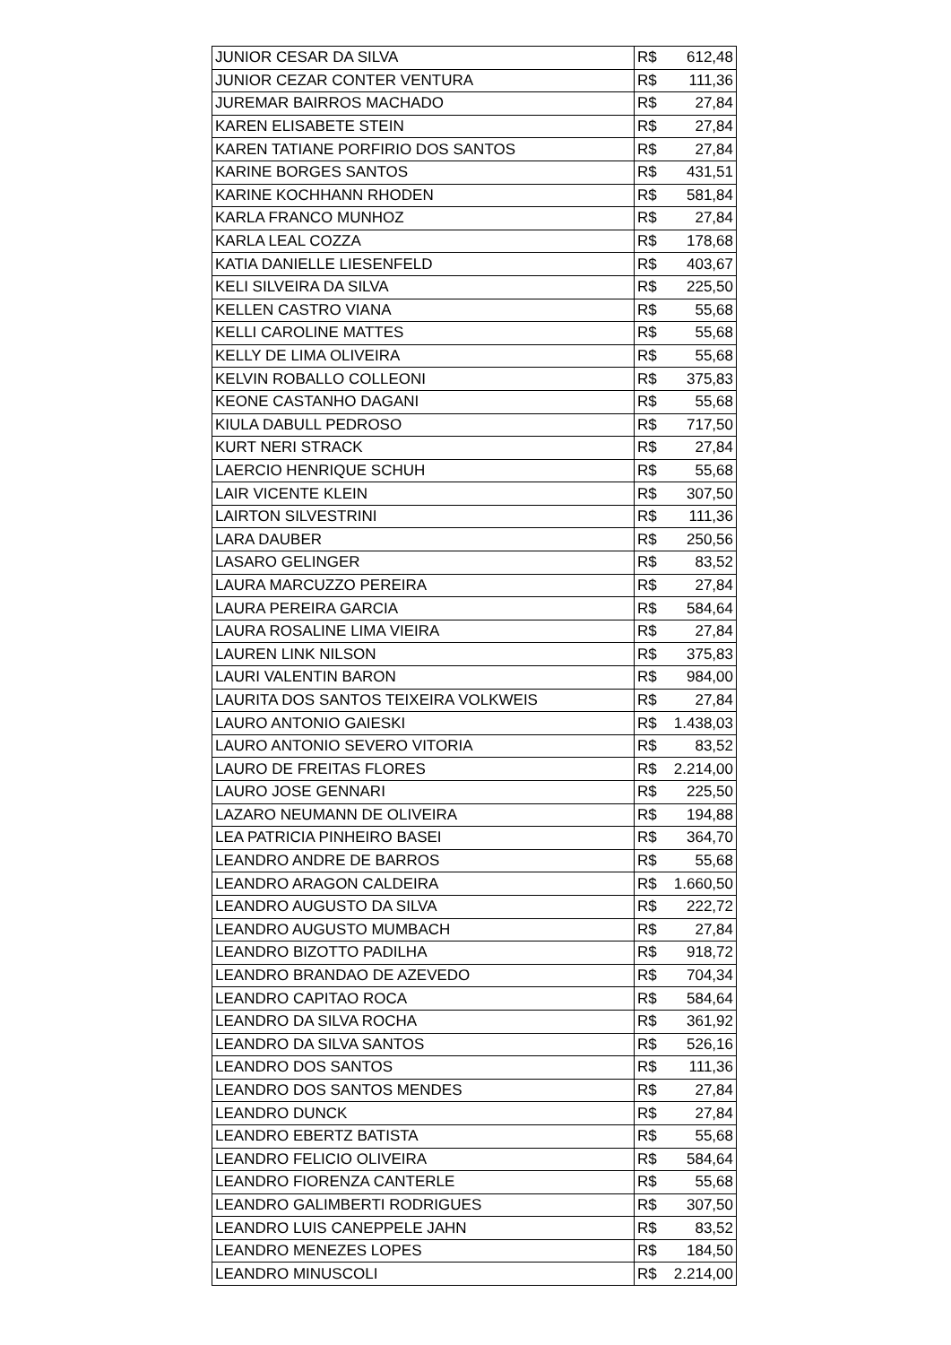| JUNIOR CESAR DA SILVA | R$ 612,48 |
| JUNIOR CEZAR CONTER VENTURA | R$ 111,36 |
| JUREMAR BAIRROS MACHADO | R$ 27,84 |
| KAREN ELISABETE STEIN | R$ 27,84 |
| KAREN TATIANE PORFIRIO DOS SANTOS | R$ 27,84 |
| KARINE BORGES SANTOS | R$ 431,51 |
| KARINE KOCHHANN RHODEN | R$ 581,84 |
| KARLA FRANCO MUNHOZ | R$ 27,84 |
| KARLA LEAL COZZA | R$ 178,68 |
| KATIA DANIELLE LIESENFELD | R$ 403,67 |
| KELI SILVEIRA DA SILVA | R$ 225,50 |
| KELLEN CASTRO VIANA | R$ 55,68 |
| KELLI CAROLINE MATTES | R$ 55,68 |
| KELLY DE LIMA OLIVEIRA | R$ 55,68 |
| KELVIN ROBALLO COLLEONI | R$ 375,83 |
| KEONE CASTANHO DAGANI | R$ 55,68 |
| KIULA DABULL PEDROSO | R$ 717,50 |
| KURT NERI STRACK | R$ 27,84 |
| LAERCIO HENRIQUE SCHUH | R$ 55,68 |
| LAIR VICENTE KLEIN | R$ 307,50 |
| LAIRTON SILVESTRINI | R$ 111,36 |
| LARA DAUBER | R$ 250,56 |
| LASARO GELINGER | R$ 83,52 |
| LAURA MARCUZZO PEREIRA | R$ 27,84 |
| LAURA PEREIRA GARCIA | R$ 584,64 |
| LAURA ROSALINE LIMA VIEIRA | R$ 27,84 |
| LAUREN LINK NILSON | R$ 375,83 |
| LAURI VALENTIN BARON | R$ 984,00 |
| LAURITA DOS SANTOS TEIXEIRA VOLKWEIS | R$ 27,84 |
| LAURO ANTONIO GAIESKI | R$ 1.438,03 |
| LAURO ANTONIO SEVERO VITORIA | R$ 83,52 |
| LAURO DE FREITAS FLORES | R$ 2.214,00 |
| LAURO JOSE GENNARI | R$ 225,50 |
| LAZARO NEUMANN DE OLIVEIRA | R$ 194,88 |
| LEA PATRICIA PINHEIRO BASEI | R$ 364,70 |
| LEANDRO ANDRE DE BARROS | R$ 55,68 |
| LEANDRO ARAGON CALDEIRA | R$ 1.660,50 |
| LEANDRO AUGUSTO DA SILVA | R$ 222,72 |
| LEANDRO AUGUSTO MUMBACH | R$ 27,84 |
| LEANDRO BIZOTTO PADILHA | R$ 918,72 |
| LEANDRO BRANDAO DE AZEVEDO | R$ 704,34 |
| LEANDRO CAPITAO ROCA | R$ 584,64 |
| LEANDRO DA SILVA ROCHA | R$ 361,92 |
| LEANDRO DA SILVA SANTOS | R$ 526,16 |
| LEANDRO DOS SANTOS | R$ 111,36 |
| LEANDRO DOS SANTOS MENDES | R$ 27,84 |
| LEANDRO DUNCK | R$ 27,84 |
| LEANDRO EBERTZ BATISTA | R$ 55,68 |
| LEANDRO FELICIO OLIVEIRA | R$ 584,64 |
| LEANDRO FIORENZA CANTERLE | R$ 55,68 |
| LEANDRO GALIMBERTI RODRIGUES | R$ 307,50 |
| LEANDRO LUIS CANEPPELE JAHN | R$ 83,52 |
| LEANDRO MENEZES LOPES | R$ 184,50 |
| LEANDRO MINUSCOLI | R$ 2.214,00 |